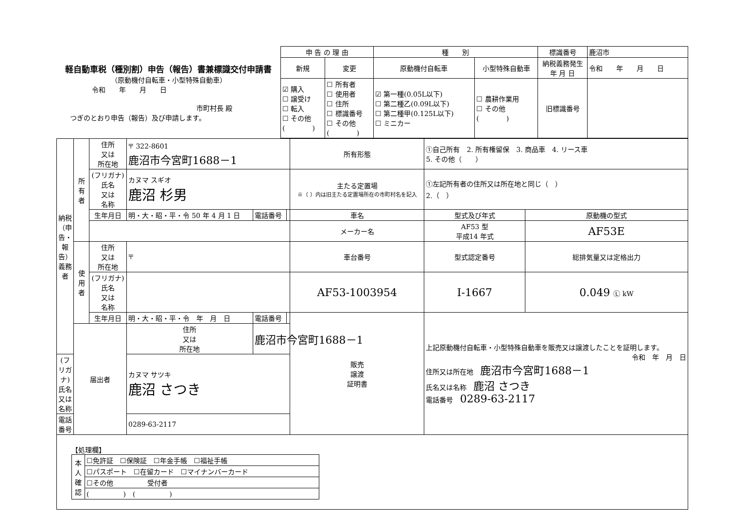| 軽自動車税（種別割）申告（報告）書兼標識交付申請書 （原動機付自転車・小型特殊自動車） 令和 年 月 日 市町村長 殿 つぎのとおり申告（報告）及び申請します。 | 申 告 の 理 由 | | 種 別 | | 標識番号 | 鹿沼市 |
| | 新規 | 変更 | 原動機付自転車 | 小型特殊自動車 | 納税義務発生 年 月 日 | 令和 年 月 日 |
| | ☑ 購入 ☐ 譲受け ☐ 転入 ☐ その他 ( ) | ☐ 所有者 ☐ 使用者 ☐ 住所 ☐ 標識番号 ☐ その他 ( ) | ☑ 第一種(0.05L以下) ☐ 第二種乙(0.09L以下) ☐ 第二種甲(0.125L以下) ☐ ミニカー | ☐ 農耕作業用 ☐ その他 ( ) | 旧標識番号 | |
| 納税（申告・報告）義務者 | 所有者 | 住所 又は 所在地 | 〒 322-8601 鹿沼市今宮町1688－1 | | | 所有形態 | ①自己所有 2. 所有権留保 3. 商品車 4. リース車 5. その他（ ） | |
| | | (フリガナ) 氏名 又は 名称 | カヌマ スギオ 鹿沼 杉男 | | | 主たる定置場 ※（ ）内は旧主たる定置場所在の市町村名を記入 | ①左記所有者の住所又は所在地と同じ（ ） 2.（ ） | |
| | | 生年月日 | 明・大・昭・平・令 50 年 4 月 1 日 | 電話番号 | | 車名 | 型式及び年式 | 原動機の型式 |
| | | | | | | メーカー名 | AF53 型 平成14 年式 | AF53E |
| | 使用者 | 住所 又は 所在地 | 〒 | | | 車台番号 | 型式認定番号 | 総排気量又は定格出力 |
| | | (フリガナ) 氏名 又は 名称 | | | | AF53-1003954 | I-1667 | 0.049 Ⓛ kW |
| | | 生年月日 | 明・大・昭・平・令 年 月 日 | 電話番号 | | 販売 譲渡 証明書 | 上記原動機付自転車・小型特殊自動車を販売又は譲渡したことを証明します。 令和 年 月 日 住所又は所在地 鹿沼市今宮町1688－1 氏名又は名称 鹿沼 さつき 電話番号 0289-63-2117 | |
| | 届出者 | | 住所 又は 所在地 | 鹿沼市今宮町1688－1 | | | | |
| (フリガナ) 氏名 又は 名称 | | | カヌマ サツキ 鹿沼 さつき | | | | | |
| 電話番号 | | | 0289-63-2117 | | | | | |
【処理欄】
| 本人確認 | ☐免許証 ☐保険証 ☐年金手帳 ☐福祉手帳 |
| | ☐パスポート ☐在留カード ☐マイナンバーカード |
| | ☐その他 受付者 |
| | ( ) ( ) |